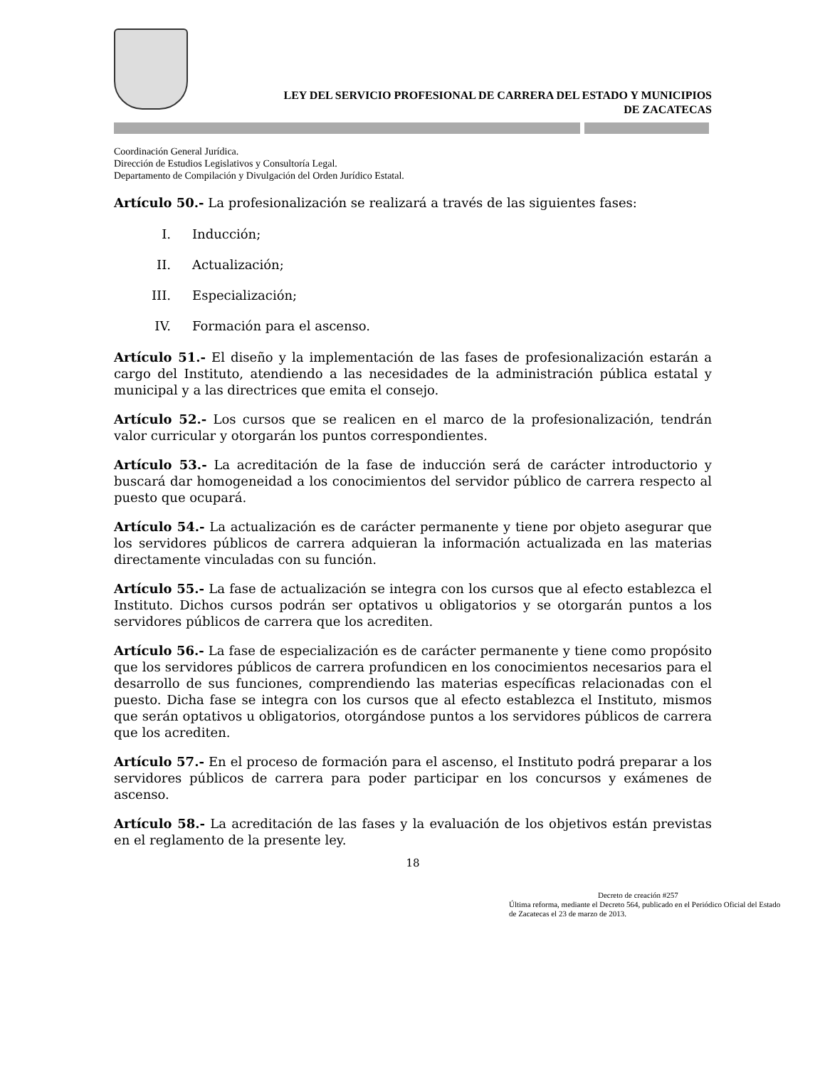LEY DEL SERVICIO PROFESIONAL DE CARRERA DEL ESTADO Y MUNICIPIOS
DE ZACATECAS
Coordinación General Jurídica.
Dirección de Estudios Legislativos y Consultoría Legal.
Departamento de Compilación y Divulgación del Orden Jurídico Estatal.
Artículo 50.- La profesionalización se realizará a través de las siguientes fases:
I. Inducción;
II. Actualización;
III. Especialización;
IV. Formación para el ascenso.
Artículo 51.- El diseño y la implementación de las fases de profesionalización estarán a cargo del Instituto, atendiendo a las necesidades de la administración pública estatal y municipal y a las directrices que emita el consejo.
Artículo 52.- Los cursos que se realicen en el marco de la profesionalización, tendrán valor curricular y otorgarán los puntos correspondientes.
Artículo 53.- La acreditación de la fase de inducción será de carácter introductorio y buscará dar homogeneidad a los conocimientos del servidor público de carrera respecto al puesto que ocupará.
Artículo 54.- La actualización es de carácter permanente y tiene por objeto asegurar que los servidores públicos de carrera adquieran la información actualizada en las materias directamente vinculadas con su función.
Artículo 55.- La fase de actualización se integra con los cursos que al efecto establezca el Instituto. Dichos cursos podrán ser optativos u obligatorios y se otorgarán puntos a los servidores públicos de carrera que los acrediten.
Artículo 56.- La fase de especialización es de carácter permanente y tiene como propósito que los servidores públicos de carrera profundicen en los conocimientos necesarios para el desarrollo de sus funciones, comprendiendo las materias específicas relacionadas con el puesto. Dicha fase se integra con los cursos que al efecto establezca el Instituto, mismos que serán optativos u obligatorios, otorgándose puntos a los servidores públicos de carrera que los acrediten.
Artículo 57.- En el proceso de formación para el ascenso, el Instituto podrá preparar a los servidores públicos de carrera para poder participar en los concursos y exámenes de ascenso.
Artículo 58.- La acreditación de las fases y la evaluación de los objetivos están previstas en el reglamento de la presente ley.
18
Decreto de creación #257
Última reforma, mediante el Decreto 564, publicado en el Periódico Oficial del Estado de Zacatecas el 23 de marzo de 2013.